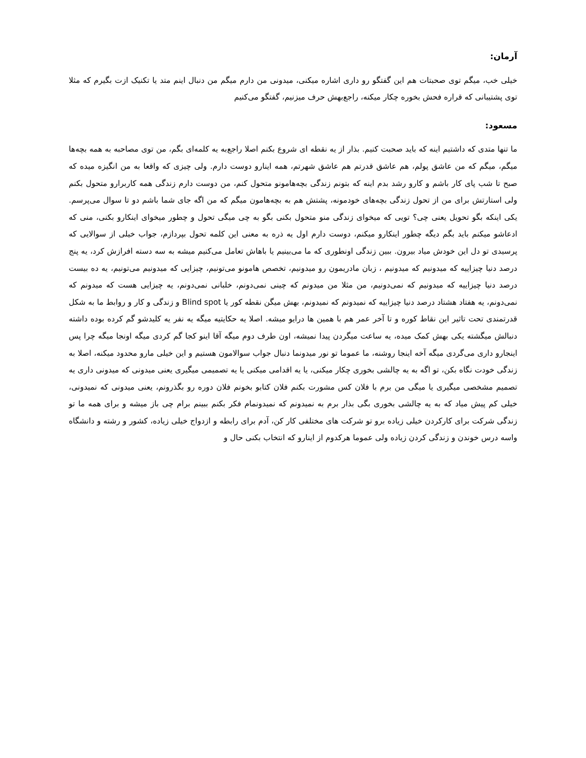آرمان:
خیلی خب، میگم توی صحبتات هم این گفتگو رو داری اشاره میکنی، میدونی من دارم میگم من دنبال اینم متد یا تکنیک ازت بگیرم که مثلا توی پشتیبانی که قراره فحش بخوره چکار میکنه، راجع‌بهش حرف میزنیم، گفتگو می‌کنیم
مسعود:
ما تنها متدی که داشتیم اینه که باید صحبت کنیم. بذار از یه نقطه ای شروع بکنم اصلا راجع‌به یه کلمه‌ای بگم، من توی مصاحبه به همه بچه‌ها میگم، میگم که من عاشق پولم، هم عاشق قدرتم هم عاشق شهرتم، همه اینارو دوست دارم. ولی چیزی که واقعا به من انگیزه میده که صبح تا شب پای کار باشم و کارو رشد بدم اینه که بتونم زندگی بچه‌هامونو متحول کنم، من دوست دارم زندگی همه کاربرارو متحول بکنم ولی استارتش برای من از تحول زندگی بچه‌های خودمونه، پشتش هم به بچه‌هامون میگم که من اگه جای شما باشم دو تا سوال می‌پرسم. یکی اینکه بگو تحویل یعنی چی؟ تویی که میخوای زندگی منو متحول بکنی بگو به چی میگی تحول و چطور میخوای اینکارو بکنی، منی که ادعاشو میکنم باید بگم دیگه چطور اینکارو میکنم، دوست دارم اول یه ذره به معنی این کلمه تحول بپردازم، جواب خیلی از سوالایی که پرسیدی تو دل این خودش میاد بیرون. ببین زندگی اونطوری که ما می‌بینیم یا باهاش تعامل می‌کنیم میشه به سه دسته افرازش کرد، یه پنج درصد دنیا چیزاییه که میدونیم که میدونیم ، زبان مادریمون رو میدونیم، تخصص هامونو می‌تونیم، چیزایی که میدونیم می‌تونیم، یه ده بیست درصد دنیا چیزاییه که میدونیم که نمی‌دونیم، من مثلا من میدونم که چینی نمی‌دونم، خلبانی نمی‌دونم، یه چیزایی هست که میدونم که نمی‌دونم، یه هفتاد هشتاد درصد دنیا چیزاییه که نمیدونم که نمیدونم، بهش میگن نقطه کور یا Blind spot و زندگی و کار و روابط ما به شکل قدرتمندی تحت تاثیر این نقاط کوره و تا آخر عمر هم با همین ها درایو میشه. اصلا یه حکایتیه میگه یه نفر یه کلیدشو گم کرده بوده داشته دنبالش میگشته یکی بهش کمک میده، یه ساعت میگردن پیدا نمیشه، اون طرف دوم میگه آقا اینو کجا گم کردی میگه اونجا میگه چرا پس اینجارو داری می‌گردی میگه آخه اینجا روشنه، ما عموما تو نور میدونما دنبال جواب سوالامون هستیم و این خیلی مارو محدود میکنه، اصلا به زندگی خودت نگاه بکن، تو اگه به یه چالشی بخوری چکار میکنی، یا یه اقدامی میکنی یا یه تصمیمی میگیری یعنی میدونی که میدونی داری یه تصمیم مشخصی میگیری یا میگی من برم با فلان کس مشورت بکنم فلان کتابو بخونم فلان دوره رو بگذرونم، یعنی میدونی که نمیدونی، خیلی کم پیش میاد که به یه چالشی بخوری بگی بذار برم به نمیدونم که نمیدونمام فکر بکنم ببینم برام چی باز میشه و برای همه ما تو زندگی شرکت برای کارکردن خیلی زیاده برو تو شرکت های مختلفی کار کن، آدم برای رابطه و ازدواج خیلی زیاده، کشور و رشته و دانشگاه واسه درس خوندن و زندگی کردن زیاده ولی عموما هرکدوم از اینارو که انتخاب بکنی حال و